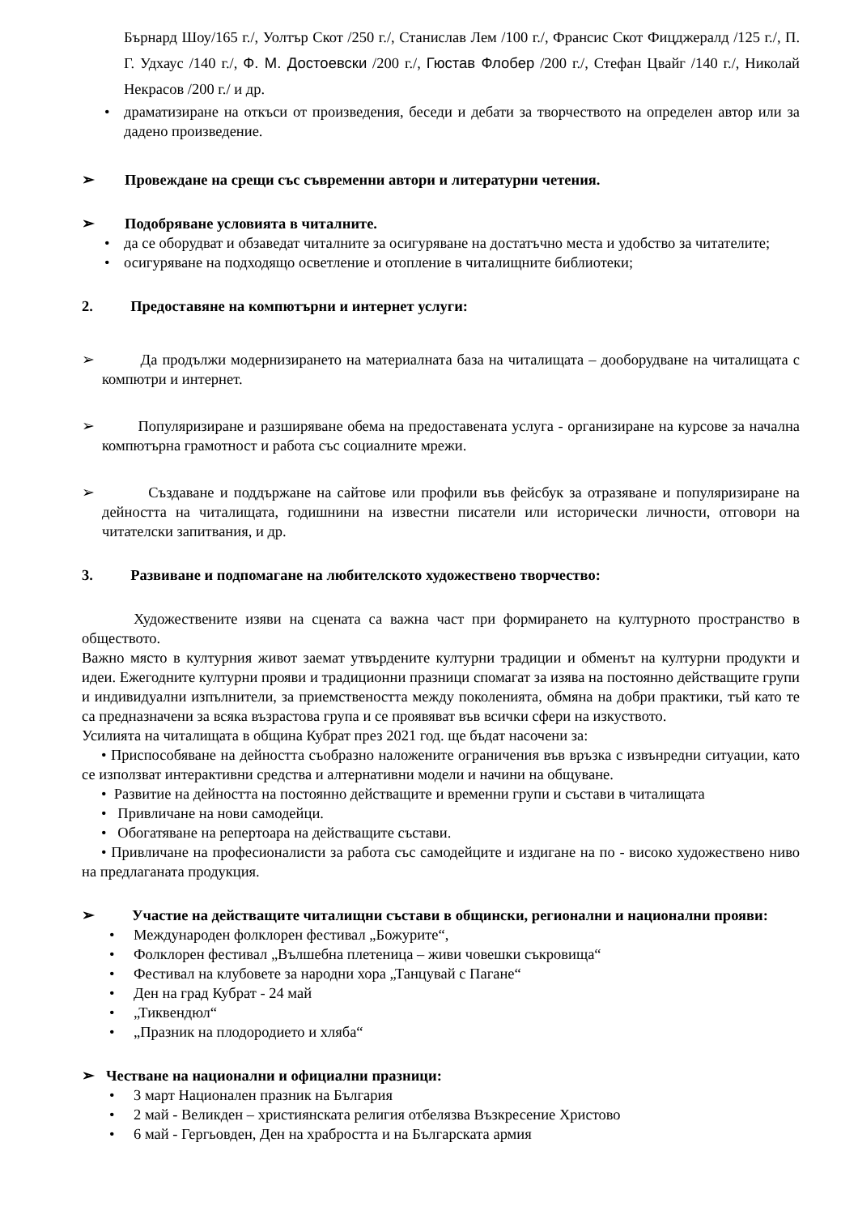Бърнард Шоу/165 г./, Уолтър Скот /250 г./, Станислав Лем /100 г./, Франсис Скот Фицджералд /125 г./, П. Г. Удхаус /140 г./, Ф. М. Достоевски /200 г./, Гюстав Флобер /200 г./, Стефан Цвайг /140 г./, Николай Некрасов /200 г./ и др.
• драматизиране на откъси от произведения, беседи и дебати за творчеството на определен автор или за дадено произведение.
➢ Провеждане на срещи със съвременни автори и литературни четения.
➢ Подобряване условията в читалните.
• да се оборудват и обзаведат читалните за осигуряване на достатъчно места и удобство за читателите;
• осигуряване на подходящо осветление и отопление в читалищните библиотеки;
2. Предоставяне на компютърни и интернет услуги:
➢ Да продължи модернизирането на материалната база на читалищата – дооборудване на читалищата с компютри и интернет.
➢ Популяризиране и разширяване обема на предоставената услуга - организиране на курсове за начална компютърна грамотност и работа със социалните мрежи.
➢ Създаване и поддържане на сайтове или профили във фейсбук за отразяване и популяризиране на дейността на читалищата, годишнини на известни писатели или исторически личности, отговори на читателски запитвания, и др.
3. Развиване и подпомагане на любителското художествено творчество:
Художествените изяви на сцената са важна част при формирането на културното пространство в обществото.
Важно място в културния живот заемат утвърдените културни традиции и обменът на културни продукти и идеи. Ежегодните културни прояви и традиционни празници спомагат за изява на постоянно действащите групи и индивидуални изпълнители, за приемствеността между поколенията, обмяна на добри практики, тъй като те са предназначени за всяка възрастова група и се проявяват във всички сфери на изкуството.
Усилията на читалищата в община Кубрат през 2021 год. ще бъдат насочени за:
• Приспособяване на дейността съобразно наложените ограничения във връзка с извънредни ситуации, като се използват интерактивни средства и алтернативни модели и начини на общуване.
• Развитие на дейността на постоянно действащите и временни групи и състави в читалищата
• Привличане на нови самодейци.
• Обогатяване на репертоара на действащите състави.
• Привличане на професионалисти за работа със самодейците и издигане на по - високо художествено ниво на предлаганата продукция.
➢ Участие на действащите читалищни състави в общински, регионални и национални прояви:
• Международен фолклорен фестивал „Божурите“,
• Фолклорен фестивал „Вълшебна плетеница – живи човешки съкровища“
• Фестивал на клубовете за народни хора „Танцувай с Пагане“
• Ден на град Кубрат - 24 май
• „Тиквендюл“
• „Празник на плодородието и хляба“
➢ Честване на национални и официални празници:
• 3 март Национален празник на България
• 2 май - Великден – християнската религия отбелязва Възкресение Христово
• 6 май - Гергьовден, Ден на храбростта и на Българската армия